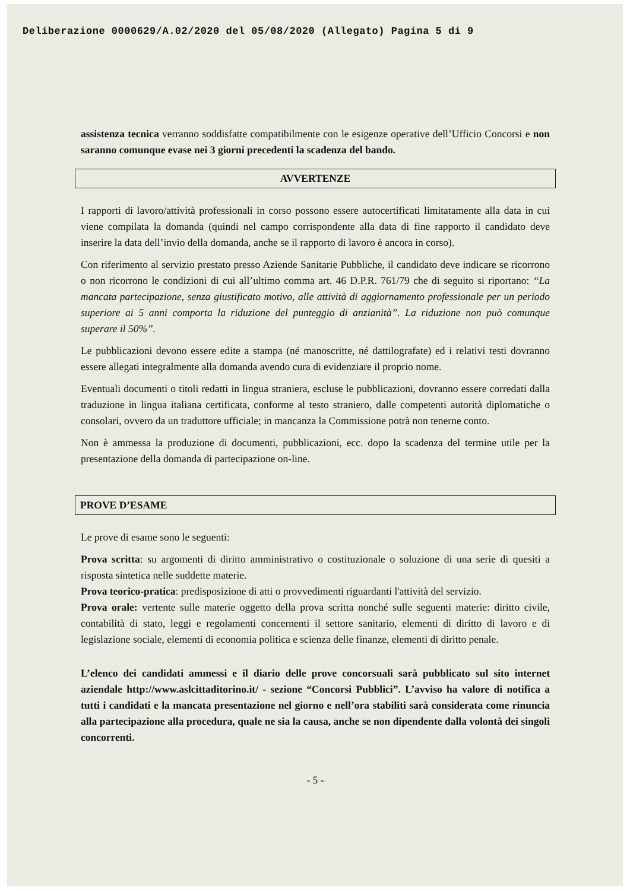Deliberazione 0000629/A.02/2020 del 05/08/2020 (Allegato) Pagina 5 di 9
assistenza tecnica verranno soddisfatte compatibilmente con le esigenze operative dell’Ufficio Concorsi e non saranno comunque evase nei 3 giorni precedenti la scadenza del bando.
AVVERTENZE
I rapporti di lavoro/attività professionali in corso possono essere autocertificati limitatamente alla data in cui viene compilata la domanda (quindi nel campo corrispondente alla data di fine rapporto il candidato deve inserire la data dell’invio della domanda, anche se il rapporto di lavoro è ancora in corso).
Con riferimento al servizio prestato presso Aziende Sanitarie Pubbliche, il candidato deve indicare se ricorrono o non ricorrono le condizioni di cui all’ultimo comma art. 46 D.P.R. 761/79 che di seguito si riportano: “La mancata partecipazione, senza giustificato motivo, alle attività di aggiornamento professionale per un periodo superiore ai 5 anni comporta la riduzione del punteggio di anzianità”. La riduzione non può comunque superare il 50%”.
Le pubblicazioni devono essere edite a stampa (né manoscritte, né dattilografate) ed i relativi testi dovranno essere allegati integralmente alla domanda avendo cura di evidenziare il proprio nome.
Eventuali documenti o titoli redatti in lingua straniera, escluse le pubblicazioni, dovranno essere corredati dalla traduzione in lingua italiana certificata, conforme al testo straniero, dalle competenti autorità diplomatiche o consolari, ovvero da un traduttore ufficiale; in mancanza la Commissione potrà non tenerne conto.
Non è ammessa la produzione di documenti, pubblicazioni, ecc. dopo la scadenza del termine utile per la presentazione della domanda di partecipazione on-line.
PROVE D’ESAME
Le prove di esame sono le seguenti:
Prova scritta: su argomenti di diritto amministrativo o costituzionale o soluzione di una serie di quesiti a risposta sintetica nelle suddette materie.
Prova teorico-pratica: predisposizione di atti o provvedimenti riguardanti l'attività del servizio.
Prova orale: vertente sulle materie oggetto della prova scritta nonché sulle seguenti materie: diritto civile, contabilità di stato, leggi e regolamenti concernenti il settore sanitario, elementi di diritto di lavoro e di legislazione sociale, elementi di economia politica e scienza delle finanze, elementi di diritto penale.
L’elenco dei candidati ammessi e il diario delle prove concorsuali sarà pubblicato sul sito internet aziendale http://www.aslcittaditorino.it/ - sezione “Concorsi Pubblici”. L’avviso ha valore di notifica a tutti i candidati e la mancata presentazione nel giorno e nell’ora stabiliti sarà considerata come rinuncia alla partecipazione alla procedura, quale ne sia la causa, anche se non dipendente dalla volontà dei singoli concorrenti.
- 5 -